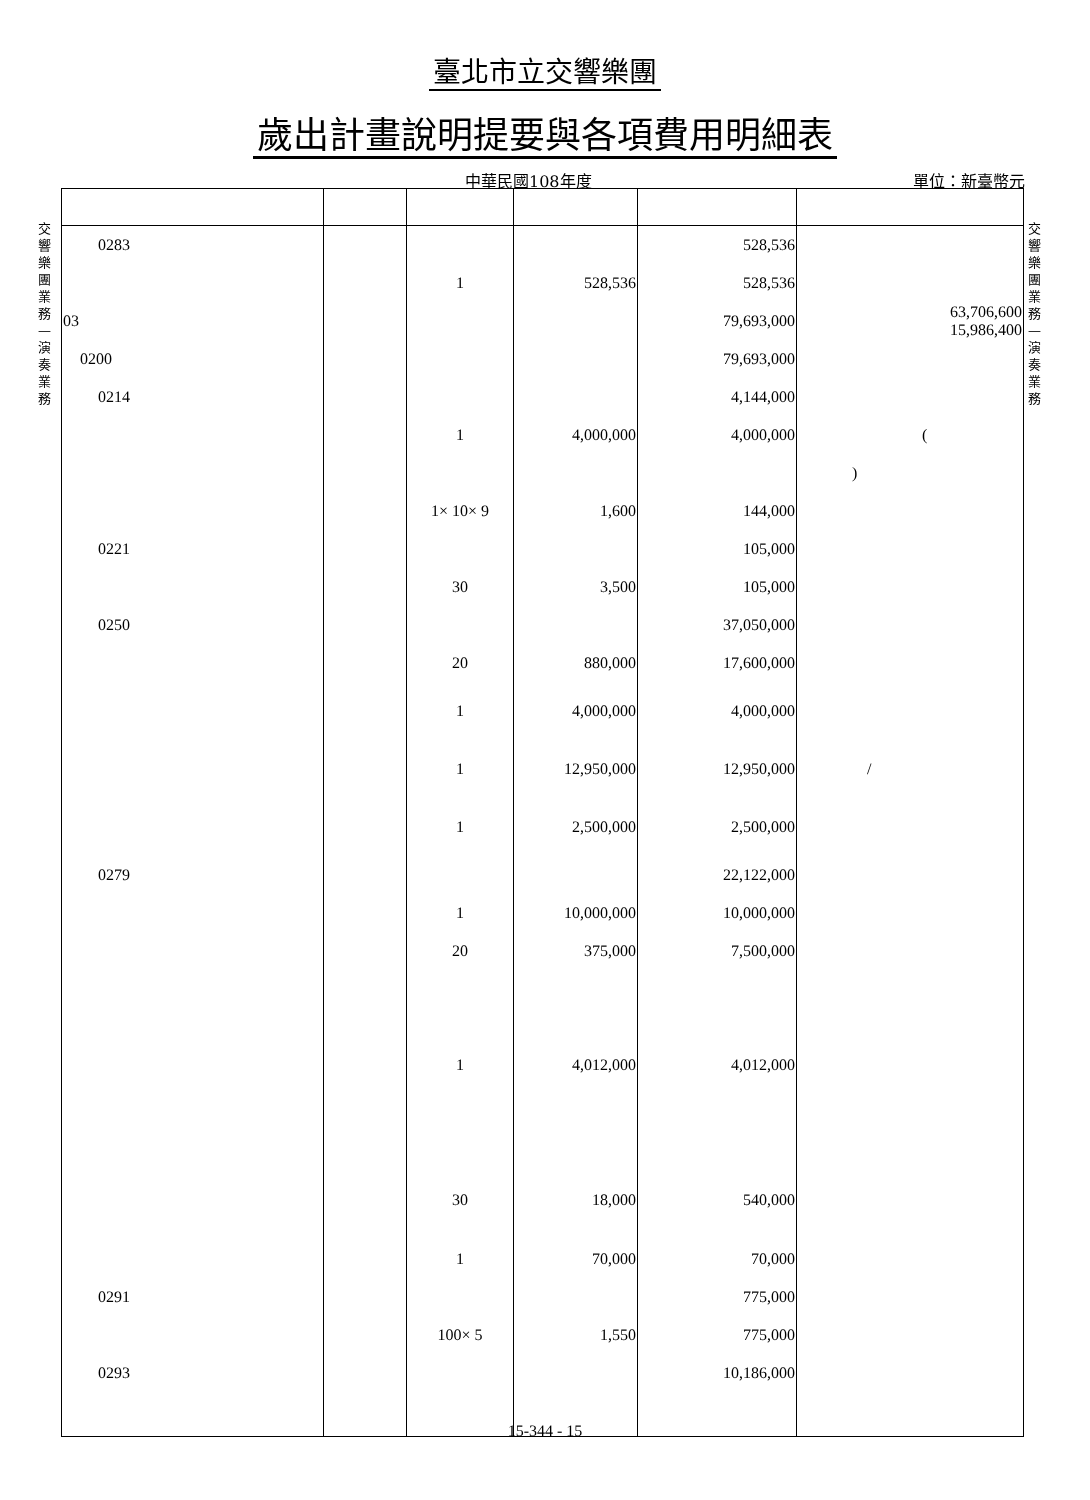臺北市立交響樂團
歲出計畫說明提要與各項費用明細表
中華民國108年度 單位：新臺幣元
交響樂團業務—演奏業務
交響樂團業務—演奏業務
| 0283 | | | | 528,536 | |
| | | 1 | 528,536 | 528,536 | |
| 03 | | | | 79,693,000 | 63,706,600 15,986,400 |
| 0200 | | | | 79,693,000 | |
| 0214 | | | | 4,144,000 | |
| | | 1 | 4,000,000 | 4,000,000 | ( |
| | | | | | ) |
| | | 1× 10× 9 | 1,600 | 144,000 | |
| 0221 | | | | 105,000 | |
| | | 30 | 3,500 | 105,000 | |
| 0250 | | | | 37,050,000 | |
| | | 20 | 880,000 | 17,600,000 | |
| | | 1 | 4,000,000 | 4,000,000 | |
| | | 1 | 12,950,000 | 12,950,000 | / |
| | | 1 | 2,500,000 | 2,500,000 | |
| 0279 | | | | 22,122,000 | |
| | | 1 | 10,000,000 | 10,000,000 | |
| | | 20 | 375,000 | 7,500,000 | |
| | | 1 | 4,012,000 | 4,012,000 | |
| | | 30 | 18,000 | 540,000 | |
| | | 1 | 70,000 | 70,000 | |
| 0291 | | | | 775,000 | |
| | | 100× 5 | 1,550 | 775,000 | |
| 0293 | | | | 10,186,000 | |
15-344 - 15